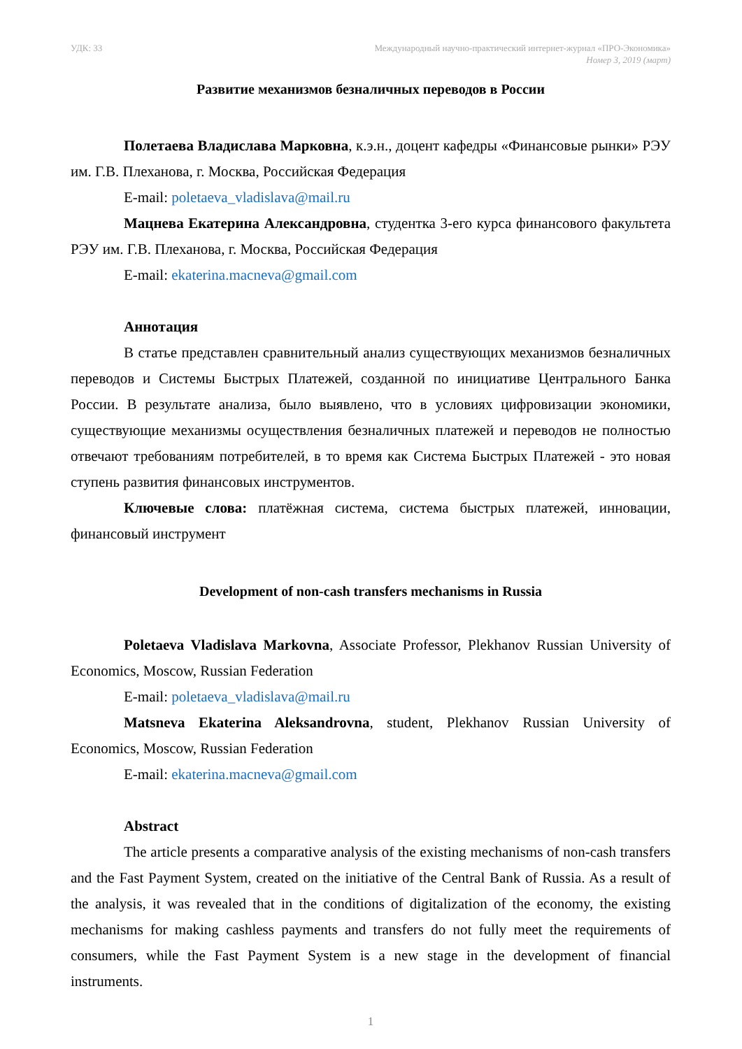УДК: 33 Международный научно-практический интернет-журнал «ПРО-Экономика»
Номер 3, 2019 (март)
Развитие механизмов безналичных переводов в России
Полетаева Владислава Марковна, к.э.н., доцент кафедры «Финансовые рынки» РЭУ им. Г.В. Плеханова, г. Москва, Российская Федерация
E-mail: poletaeva_vladislava@mail.ru
Мацнева Екатерина Александровна, студентка 3-его курса финансового факультета РЭУ им. Г.В. Плеханова, г. Москва, Российская Федерация
E-mail: ekaterina.macneva@gmail.com
Аннотация
В статье представлен сравнительный анализ существующих механизмов безналичных переводов и Системы Быстрых Платежей, созданной по инициативе Центрального Банка России. В результате анализа, было выявлено, что в условиях цифровизации экономики, существующие механизмы осуществления безналичных платежей и переводов не полностью отвечают требованиям потребителей, в то время как Система Быстрых Платежей - это новая ступень развития финансовых инструментов.
Ключевые слова: платёжная система, система быстрых платежей, инновации, финансовый инструмент
Development of non-cash transfers mechanisms in Russia
Poletaeva Vladislava Markovna, Associate Professor, Plekhanov Russian University of Economics, Moscow, Russian Federation
E-mail: poletaeva_vladislava@mail.ru
Matsneva Ekaterina Aleksandrovna, student, Plekhanov Russian University of Economics, Moscow, Russian Federation
E-mail: ekaterina.macneva@gmail.com
Abstract
The article presents a comparative analysis of the existing mechanisms of non-cash transfers and the Fast Payment System, created on the initiative of the Central Bank of Russia. As a result of the analysis, it was revealed that in the conditions of digitalization of the economy, the existing mechanisms for making cashless payments and transfers do not fully meet the requirements of consumers, while the Fast Payment System is a new stage in the development of financial instruments.
1